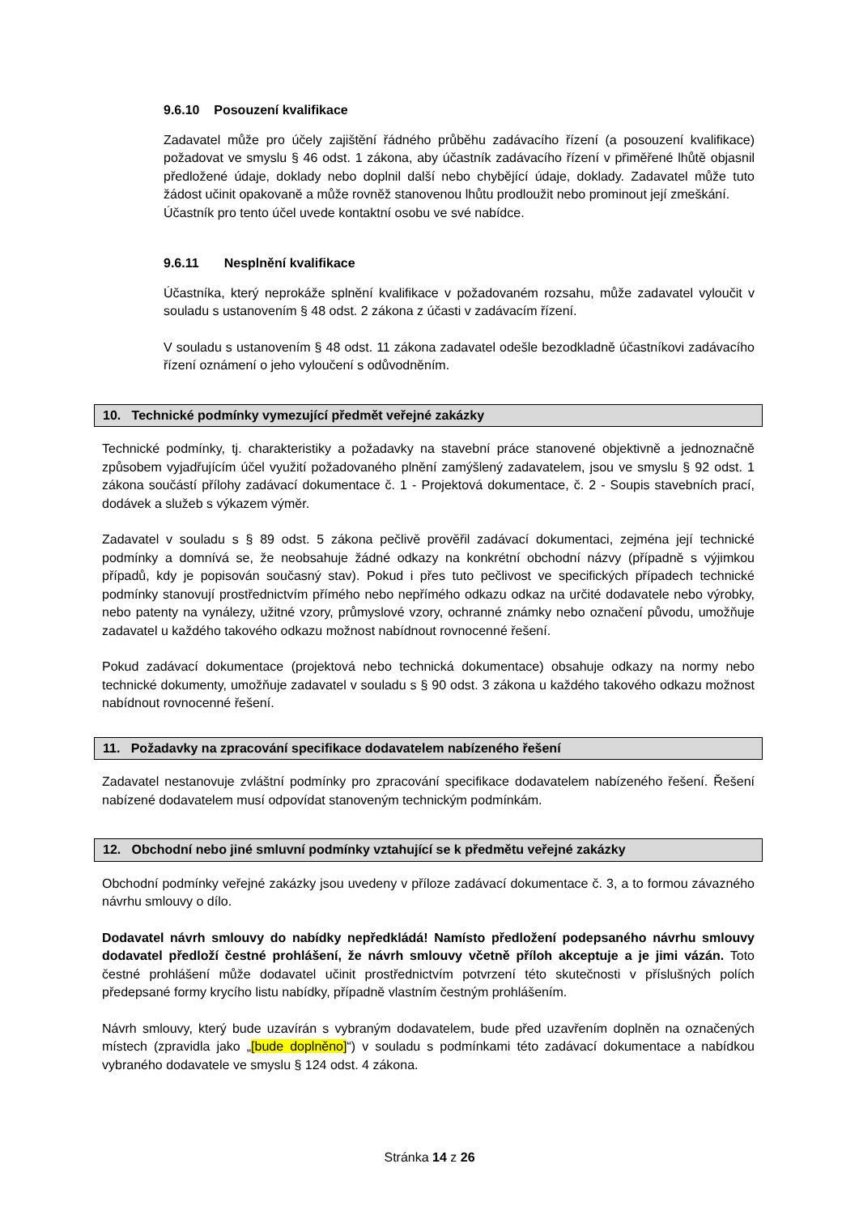9.6.10 Posouzení kvalifikace
Zadavatel může pro účely zajištění řádného průběhu zadávacího řízení (a posouzení kvalifikace) požadovat ve smyslu § 46 odst. 1 zákona, aby účastník zadávacího řízení v přiměřené lhůtě objasnil předložené údaje, doklady nebo doplnil další nebo chybějící údaje, doklady. Zadavatel může tuto žádost učinit opakovaně a může rovněž stanovenou lhůtu prodloužit nebo prominout její zmeškání.
Účastník pro tento účel uvede kontaktní osobu ve své nabídce.
9.6.11 Nesplnění kvalifikace
Účastníka, který neprokáže splnění kvalifikace v požadovaném rozsahu, může zadavatel vyloučit v souladu s ustanovením § 48 odst. 2 zákona z účasti v zadávacím řízení.
V souladu s ustanovením § 48 odst. 11 zákona zadavatel odešle bezodkladně účastníkovi zadávacího řízení oznámení o jeho vyloučení s odůvodněním.
10. Technické podmínky vymezující předmět veřejné zakázky
Technické podmínky, tj. charakteristiky a požadavky na stavební práce stanovené objektivně a jednoznačně způsobem vyjadřujícím účel využití požadovaného plnění zamýšlený zadavatelem, jsou ve smyslu § 92 odst. 1 zákona součástí přílohy zadávací dokumentace č. 1 - Projektová dokumentace, č. 2 - Soupis stavebních prací, dodávek a služeb s výkazem výměr.
Zadavatel v souladu s § 89 odst. 5 zákona pečlivě prověřil zadávací dokumentaci, zejména její technické podmínky a domnívá se, že neobsahuje žádné odkazy na konkrétní obchodní názvy (případně s výjimkou případů, kdy je popisován současný stav). Pokud i přes tuto pečlivost ve specifických případech technické podmínky stanovují prostřednictvím přímého nebo nepřímého odkazu odkaz na určité dodavatele nebo výrobky, nebo patenty na vynálezy, užitné vzory, průmyslové vzory, ochranné známky nebo označení původu, umožňuje zadavatel u každého takového odkazu možnost nabídnout rovnocenné řešení.
Pokud zadávací dokumentace (projektová nebo technická dokumentace) obsahuje odkazy na normy nebo technické dokumenty, umožňuje zadavatel v souladu s § 90 odst. 3 zákona u každého takového odkazu možnost nabídnout rovnocenné řešení.
11. Požadavky na zpracování specifikace dodavatelem nabízeného řešení
Zadavatel nestanovuje zvláštní podmínky pro zpracování specifikace dodavatelem nabízeného řešení. Řešení nabízené dodavatelem musí odpovídat stanoveným technickým podmínkám.
12. Obchodní nebo jiné smluvní podmínky vztahující se k předmětu veřejné zakázky
Obchodní podmínky veřejné zakázky jsou uvedeny v příloze zadávací dokumentace č. 3, a to formou závazného návrhu smlouvy o dílo.
Dodavatel návrh smlouvy do nabídky nepředkládá! Namísto předložení podepsaného návrhu smlouvy dodavatel předloží čestné prohlášení, že návrh smlouvy včetně příloh akceptuje a je jimi vázán. Toto čestné prohlášení může dodavatel učinit prostřednictvím potvrzení této skutečnosti v příslušných polích předepsané formy krycího listu nabídky, případně vlastním čestným prohlášením.
Návrh smlouvy, který bude uzavírán s vybraným dodavatelem, bude před uzavřením doplněn na označených místech (zpravidla jako „[bude doplněno]“) v souladu s podmínkami této zadávací dokumentace a nabídkou vybraného dodavatele ve smyslu § 124 odst. 4 zákona.
Stránka 14 z 26